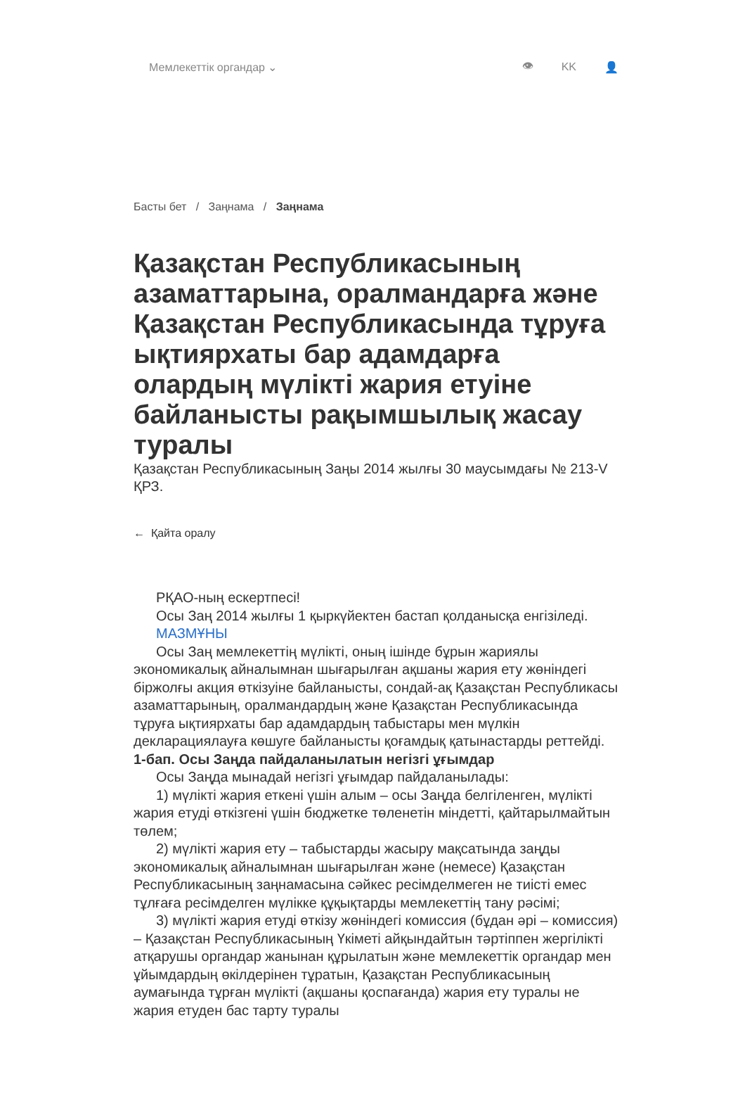Мемлекеттік органдар ⌄ 👁 KK 👤
Басты бет / Заңнама / Заңнама
Қазақстан Республикасының азаматтарына, оралмандарға және Қазақстан Республикасында тұруға ықтиярхаты бар адамдарға олардың мүлікті жария етуіне байланысты рақымшылық жасау туралы
Қазақстан Республикасының Заңы 2014 жылғы 30 маусымдағы № 213-V ҚРЗ.
← Қайта оралу
РҚАО-ның ескертпесі!
Осы Заң 2014 жылғы 1 қыркүйектен бастап қолданысқа енгізіледі.
МАЗМҰНЫ
Осы Заң мемлекеттің мүлікті, оның ішінде бұрын жариялы экономикалық айналымнан шығарылған ақшаны жария ету жөніндегі біржолғы акция өткізуіне байланысты, сондай-ақ Қазақстан Республикасы азаматтарының, оралмандардың және Қазақстан Республикасында тұруға ықтиярхаты бар адамдардың табыстары мен мүлкін декларациялауға көшуге байланысты қоғамдық қатынастарды реттейді.
1-бап. Осы Заңда пайдаланылатын негізгі ұғымдар
Осы Заңда мынадай негізгі ұғымдар пайдаланылады:
1) мүлікті жария еткені үшін алым – осы Заңда белгіленген, мүлікті жария етуді өткізгені үшін бюджетке төленетін міндетті, қайтарылмайтын төлем;
2) мүлікті жария ету – табыстарды жасыру мақсатында заңды экономикалық айналымнан шығарылған және (немесе) Қазақстан Республикасының заңнамасына сәйкес ресімделмеген не тиісті емес тұлғаға ресімделген мүлікке құқықтарды мемлекеттің тану рәсімі;
3) мүлікті жария етуді өткізу жөніндегі комиссия (бұдан әрі – комиссия) – Қазақстан Республикасының Үкіметі айқындайтын тәртіппен жергілікті атқарушы органдар жанынан құрылатын және мемлекеттік органдар мен ұйымдардың өкілдерінен тұратын, Қазақстан Республикасының аумағында тұрған мүлікті (ақшаны қоспағанда) жария ету туралы не жария етуден бас тарту туралы